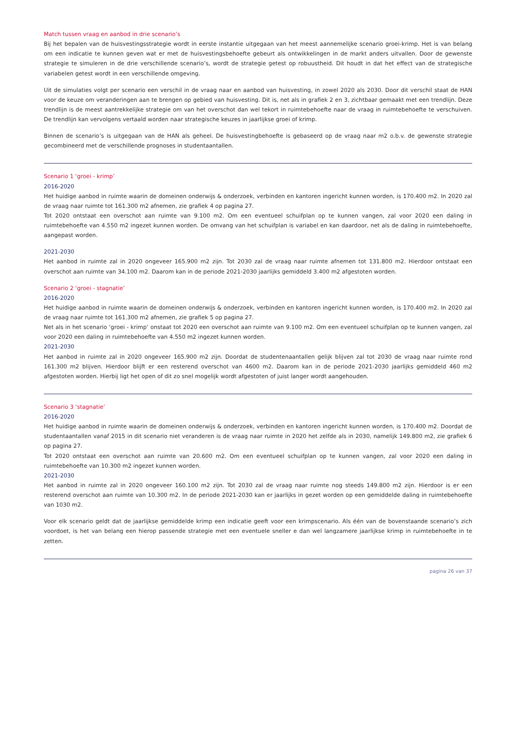Match tussen vraag en aanbod in drie scenario’s
Bij het bepalen van de huisvestingsstrategie wordt in eerste instantie uitgegaan van het meest aannemelijke scenario groei-krimp. Het is van belang om een indicatie te kunnen geven wat er met de huisvestingsbehoefte gebeurt als ontwikkelingen in de markt anders uitvallen. Door de gewenste strategie te simuleren in de drie verschillende scenario’s, wordt de strategie getest op robuustheid. Dit houdt in dat het effect van de strategische variabelen getest wordt in een verschillende omgeving.
Uit de simulaties volgt per scenario een verschil in de vraag naar en aanbod van huisvesting, in zowel 2020 als 2030. Door dit verschil staat de HAN voor de keuze om veranderingen aan te brengen op gebied van huisvesting. Dit is, net als in grafiek 2 en 3, zichtbaar gemaakt met een trendlijn. Deze trendlijn is de meest aantrekkelijke strategie om van het overschot dan wel tekort in ruimtebehoefte naar de vraag in ruimtebehoefte te verschuiven. De trendlijn kan vervolgens vertaald worden naar strategische keuzes in jaarlijkse groei of krimp.
Binnen de scenario’s is uitgegaan van de HAN als geheel. De huisvestingbehoefte is gebaseerd op de vraag naar m2 o.b.v. de gewenste strategie gecombineerd met de verschillende prognoses in studentaantallen.
Scenario 1 ‘groei - krimp’
2016-2020
Het huidige aanbod in ruimte waarin de domeinen onderwijs & onderzoek, verbinden en kantoren ingericht kunnen worden, is 170.400 m2. In 2020 zal de vraag naar ruimte tot 161.300 m2 afnemen, zie grafiek 4 op pagina 27.
Tot 2020 ontstaat een overschot aan ruimte van 9.100 m2. Om een eventueel schuifplan op te kunnen vangen, zal voor 2020 een daling in ruimtebehoefte van 4.550 m2 ingezet kunnen worden. De omvang van het schuifplan is variabel en kan daardoor, net als de daling in ruimtebehoefte, aangepast worden.
2021-2030
Het aanbod in ruimte zal in 2020 ongeveer 165.900 m2 zijn. Tot 2030 zal de vraag naar ruimte afnemen tot 131.800 m2. Hierdoor ontstaat een overschot aan ruimte van 34.100 m2. Daarom kan in de periode 2021-2030 jaarlijks gemiddeld 3.400 m2 afgestoten worden.
Scenario 2 ‘groei - stagnatie’
2016-2020
Het huidige aanbod in ruimte waarin de domeinen onderwijs & onderzoek, verbinden en kantoren ingericht kunnen worden, is 170.400 m2. In 2020 zal de vraag naar ruimte tot 161.300 m2 afnemen, zie grafiek 5 op pagina 27.
Net als in het scenario ‘groei - krimp’ onstaat tot 2020 een overschot aan ruimte van 9.100 m2. Om een eventueel schuifplan op te kunnen vangen, zal voor 2020 een daling in ruimtebehoefte van 4.550 m2 ingezet kunnen worden.
2021-2030
Het aanbod in ruimte zal in 2020 ongeveer 165.900 m2 zijn. Doordat de studentenaantallen gelijk blijven zal tot 2030 de vraag naar ruimte rond 161.300 m2 blijven. Hierdoor blijft er een resterend overschot van 4600 m2. Daarom kan in de periode 2021-2030 jaarlijks gemiddeld 460 m2 afgestoten worden. Hierbij ligt het open of dit zo snel mogelijk wordt afgestoten of juist langer wordt aangehouden.
Scenario 3 ‘stagnatie’
2016-2020
Het huidige aanbod in ruimte waarin de domeinen onderwijs & onderzoek, verbinden en kantoren ingericht kunnen worden, is 170.400 m2. Doordat de studentaantallen vanaf 2015 in dit scenario niet veranderen is de vraag naar ruimte in 2020 het zelfde als in 2030, namelijk 149.800 m2, zie grafiek 6 op pagina 27.
Tot 2020 ontstaat een overschot aan ruimte van 20.600 m2. Om een eventueel schuifplan op te kunnen vangen, zal voor 2020 een daling in ruimtebehoefte van 10.300 m2 ingezet kunnen worden.
2021-2030
Het aanbod in ruimte zal in 2020 ongeveer 160.100 m2 zijn. Tot 2030 zal de vraag naar ruimte nog steeds 149.800 m2 zijn. Hierdoor is er een resterend overschot aan ruimte van 10.300 m2. In de periode 2021-2030 kan er jaarlijks in gezet worden op een gemiddelde daling in ruimtebehoefte van 1030 m2.
Voor elk scenario geldt dat de jaarlijkse gemiddelde krimp een indicatie geeft voor een krimpscenario. Als één van de bovenstaande scenario’s zich voordoet, is het van belang een hierop passende strategie met een eventuele sneller e dan wel langzamere jaarlijkse krimp in ruimtebehoefte in te zetten.
pagina 26 van 37